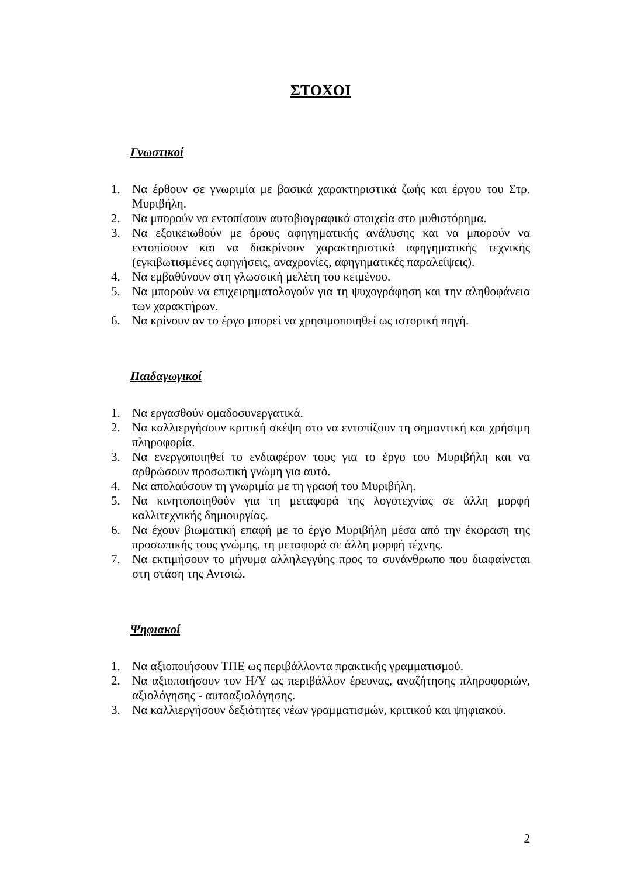ΣΤΟΧΟΙ
Γνωστικοί
1. Να έρθουν σε γνωριμία με βασικά χαρακτηριστικά ζωής και έργου του Στρ. Μυριβήλη.
2. Να μπορούν να εντοπίσουν αυτοβιογραφικά στοιχεία στο μυθιστόρημα.
3. Να εξοικειωθούν με όρους αφηγηματικής ανάλυσης και να μπορούν να εντοπίσουν και να διακρίνουν χαρακτηριστικά αφηγηματικής τεχνικής (εγκιβωτισμένες αφηγήσεις, αναχρονίες, αφηγηματικές παραλείψεις).
4. Να εμβαθύνουν στη γλωσσική μελέτη του κειμένου.
5. Να μπορούν να επιχειρηματολογούν για τη ψυχογράφηση και την αληθοφάνεια των χαρακτήρων.
6. Να κρίνουν αν το έργο μπορεί να χρησιμοποιηθεί ως ιστορική πηγή.
Παιδαγωγικοί
1. Να εργασθούν ομαδοσυνεργατικά.
2. Να καλλιεργήσουν κριτική σκέψη στο να εντοπίζουν τη σημαντική και χρήσιμη πληροφορία.
3. Να ενεργοποιηθεί το ενδιαφέρον τους για το έργο του Μυριβήλη και να αρθρώσουν προσωπική γνώμη για αυτό.
4. Να απολαύσουν τη γνωριμία με τη γραφή του Μυριβήλη.
5. Να κινητοποιηθούν για τη μεταφορά της λογοτεχνίας σε άλλη μορφή καλλιτεχνικής δημιουργίας.
6. Να έχουν βιωματική επαφή με το έργο Μυριβήλη μέσα από την έκφραση της προσωπικής τους γνώμης, τη μεταφορά σε άλλη μορφή τέχνης.
7. Να εκτιμήσουν το μήνυμα αλληλεγγύης προς το συνάνθρωπο που διαφαίνεται στη στάση της Αντσιώ.
Ψηφιακοί
1. Να αξιοποιήσουν ΤΠΕ ως περιβάλλοντα πρακτικής γραμματισμού.
2. Να αξιοποιήσουν τον Η/Υ ως περιβάλλον έρευνας, αναζήτησης πληροφοριών, αξιολόγησης - αυτοαξιολόγησης.
3. Να καλλιεργήσουν δεξιότητες νέων γραμματισμών, κριτικού και ψηφιακού.
2